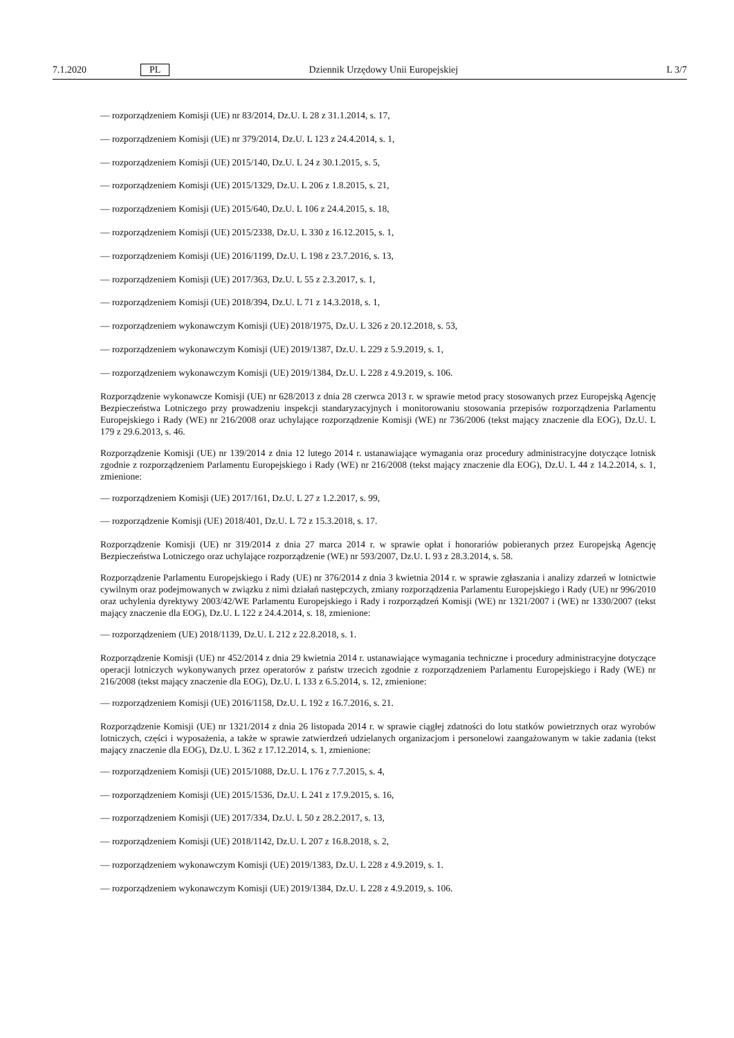7.1.2020 PL Dziennik Urzędowy Unii Europejskiej L 3/7
— rozporządzeniem Komisji (UE) nr 83/2014, Dz.U. L 28 z 31.1.2014, s. 17,
— rozporządzeniem Komisji (UE) nr 379/2014, Dz.U. L 123 z 24.4.2014, s. 1,
— rozporządzeniem Komisji (UE) 2015/140, Dz.U. L 24 z 30.1.2015, s. 5,
— rozporządzeniem Komisji (UE) 2015/1329, Dz.U. L 206 z 1.8.2015, s. 21,
— rozporządzeniem Komisji (UE) 2015/640, Dz.U. L 106 z 24.4.2015, s. 18,
— rozporządzeniem Komisji (UE) 2015/2338, Dz.U. L 330 z 16.12.2015, s. 1,
— rozporządzeniem Komisji (UE) 2016/1199, Dz.U. L 198 z 23.7.2016, s. 13,
— rozporządzeniem Komisji (UE) 2017/363, Dz.U. L 55 z 2.3.2017, s. 1,
— rozporządzeniem Komisji (UE) 2018/394, Dz.U. L 71 z 14.3.2018, s. 1,
— rozporządzeniem wykonawczym Komisji (UE) 2018/1975, Dz.U. L 326 z 20.12.2018, s. 53,
— rozporządzeniem wykonawczym Komisji (UE) 2019/1387, Dz.U. L 229 z 5.9.2019, s. 1,
— rozporządzeniem wykonawczym Komisji (UE) 2019/1384, Dz.U. L 228 z 4.9.2019, s. 106.
Rozporządzenie wykonawcze Komisji (UE) nr 628/2013 z dnia 28 czerwca 2013 r. w sprawie metod pracy stosowanych przez Europejską Agencję Bezpieczeństwa Lotniczego przy prowadzeniu inspekcji standaryzacyjnych i monitorowaniu stosowania przepisów rozporządzenia Parlamentu Europejskiego i Rady (WE) nr 216/2008 oraz uchylające rozporządzenie Komisji (WE) nr 736/2006 (tekst mający znaczenie dla EOG), Dz.U. L 179 z 29.6.2013, s. 46.
Rozporządzenie Komisji (UE) nr 139/2014 z dnia 12 lutego 2014 r. ustanawiające wymagania oraz procedury administracyjne dotyczące lotnisk zgodnie z rozporządzeniem Parlamentu Europejskiego i Rady (WE) nr 216/2008 (tekst mający znaczenie dla EOG), Dz.U. L 44 z 14.2.2014, s. 1, zmienione:
— rozporządzeniem Komisji (UE) 2017/161, Dz.U. L 27 z 1.2.2017, s. 99,
— rozporządzenie Komisji (UE) 2018/401, Dz.U. L 72 z 15.3.2018, s. 17.
Rozporządzenie Komisji (UE) nr 319/2014 z dnia 27 marca 2014 r. w sprawie opłat i honorariów pobieranych przez Europejską Agencję Bezpieczeństwa Lotniczego oraz uchylające rozporządzenie (WE) nr 593/2007, Dz.U. L 93 z 28.3.2014, s. 58.
Rozporządzenie Parlamentu Europejskiego i Rady (UE) nr 376/2014 z dnia 3 kwietnia 2014 r. w sprawie zgłaszania i analizy zdarzeń w lotnictwie cywilnym oraz podejmowanych w związku z nimi działań następczych, zmiany rozporządzenia Parlamentu Europejskiego i Rady (UE) nr 996/2010 oraz uchylenia dyrektywy 2003/42/WE Parlamentu Europejskiego i Rady i rozporządzeń Komisji (WE) nr 1321/2007 i (WE) nr 1330/2007 (tekst mający znaczenie dla EOG), Dz.U. L 122 z 24.4.2014, s. 18, zmienione:
— rozporządzeniem (UE) 2018/1139, Dz.U. L 212 z 22.8.2018, s. 1.
Rozporządzenie Komisji (UE) nr 452/2014 z dnia 29 kwietnia 2014 r. ustanawiające wymagania techniczne i procedury administracyjne dotyczące operacji lotniczych wykonywanych przez operatorów z państw trzecich zgodnie z rozporządzeniem Parlamentu Europejskiego i Rady (WE) nr 216/2008 (tekst mający znaczenie dla EOG), Dz.U. L 133 z 6.5.2014, s. 12, zmienione:
— rozporządzeniem Komisji (UE) 2016/1158, Dz.U. L 192 z 16.7.2016, s. 21.
Rozporządzenie Komisji (UE) nr 1321/2014 z dnia 26 listopada 2014 r. w sprawie ciągłej zdatności do lotu statków powietrznych oraz wyrobów lotniczych, części i wyposażenia, a także w sprawie zatwierdzeń udzielanych organizacjom i personelowi zaangażowanym w takie zadania (tekst mający znaczenie dla EOG), Dz.U. L 362 z 17.12.2014, s. 1, zmienione:
— rozporządzeniem Komisji (UE) 2015/1088, Dz.U. L 176 z 7.7.2015, s. 4,
— rozporządzeniem Komisji (UE) 2015/1536, Dz.U. L 241 z 17.9.2015, s. 16,
— rozporządzeniem Komisji (UE) 2017/334, Dz.U. L 50 z 28.2.2017, s. 13,
— rozporządzeniem Komisji (UE) 2018/1142, Dz.U. L 207 z 16.8.2018, s. 2,
— rozporządzeniem wykonawczym Komisji (UE) 2019/1383, Dz.U. L 228 z 4.9.2019, s. 1.
— rozporządzeniem wykonawczym Komisji (UE) 2019/1384, Dz.U. L 228 z 4.9.2019, s. 106.